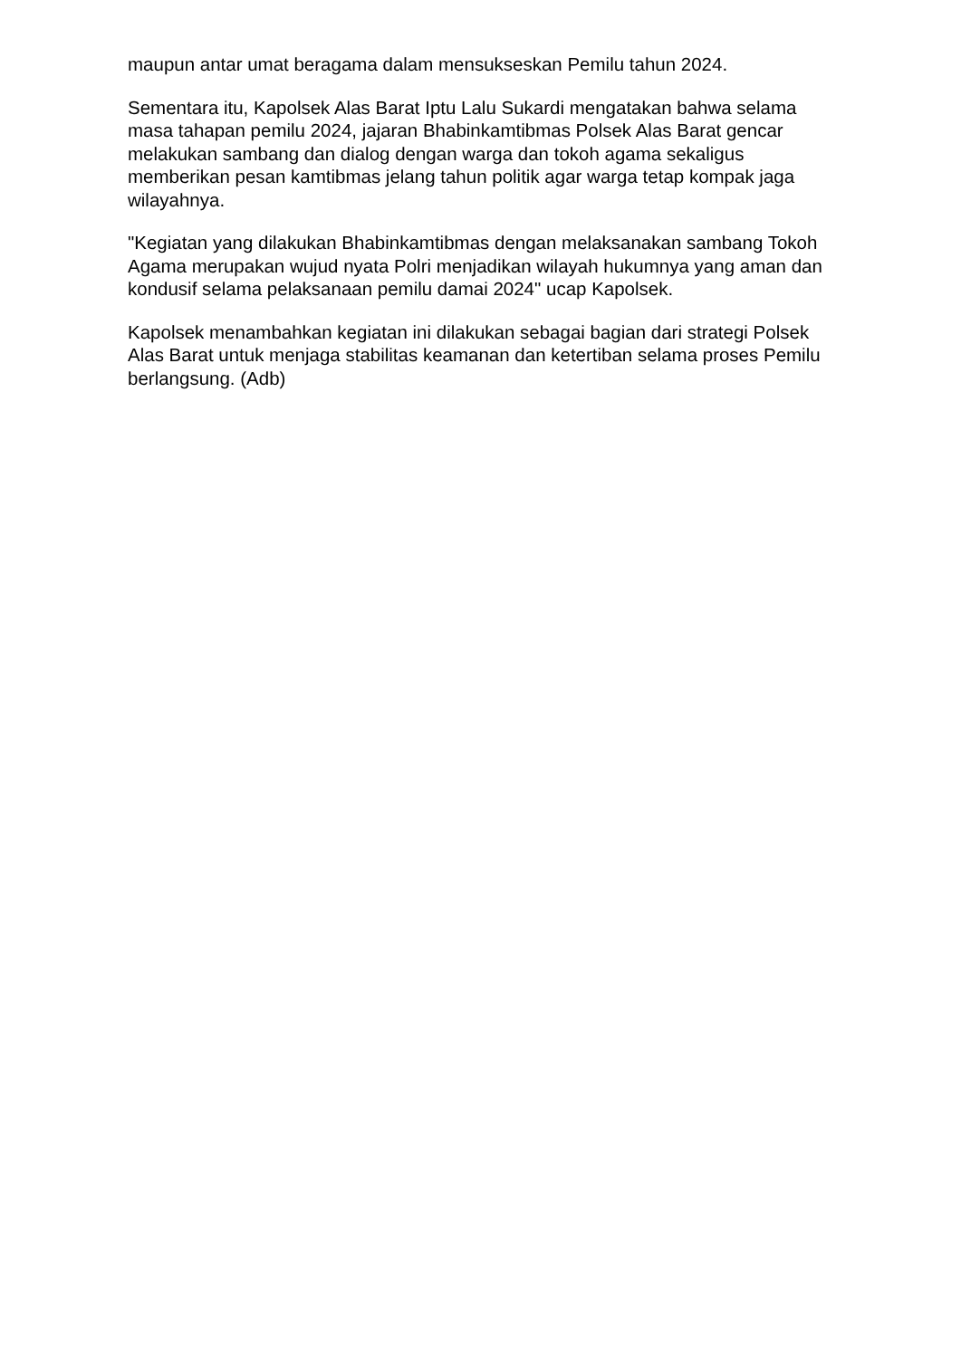maupun antar umat beragama dalam mensukseskan Pemilu tahun 2024.
Sementara itu, Kapolsek Alas Barat Iptu Lalu Sukardi mengatakan bahwa selama masa tahapan pemilu 2024, jajaran Bhabinkamtibmas Polsek Alas Barat gencar melakukan sambang dan dialog dengan warga dan tokoh agama sekaligus memberikan pesan kamtibmas jelang tahun politik agar warga tetap kompak jaga wilayahnya.
"Kegiatan yang dilakukan Bhabinkamtibmas dengan melaksanakan sambang Tokoh Agama merupakan wujud nyata Polri menjadikan wilayah hukumnya yang aman dan kondusif selama pelaksanaan pemilu damai 2024" ucap Kapolsek.
Kapolsek menambahkan kegiatan ini dilakukan sebagai bagian dari strategi Polsek Alas Barat untuk menjaga stabilitas keamanan dan ketertiban selama proses Pemilu berlangsung. (Adb)